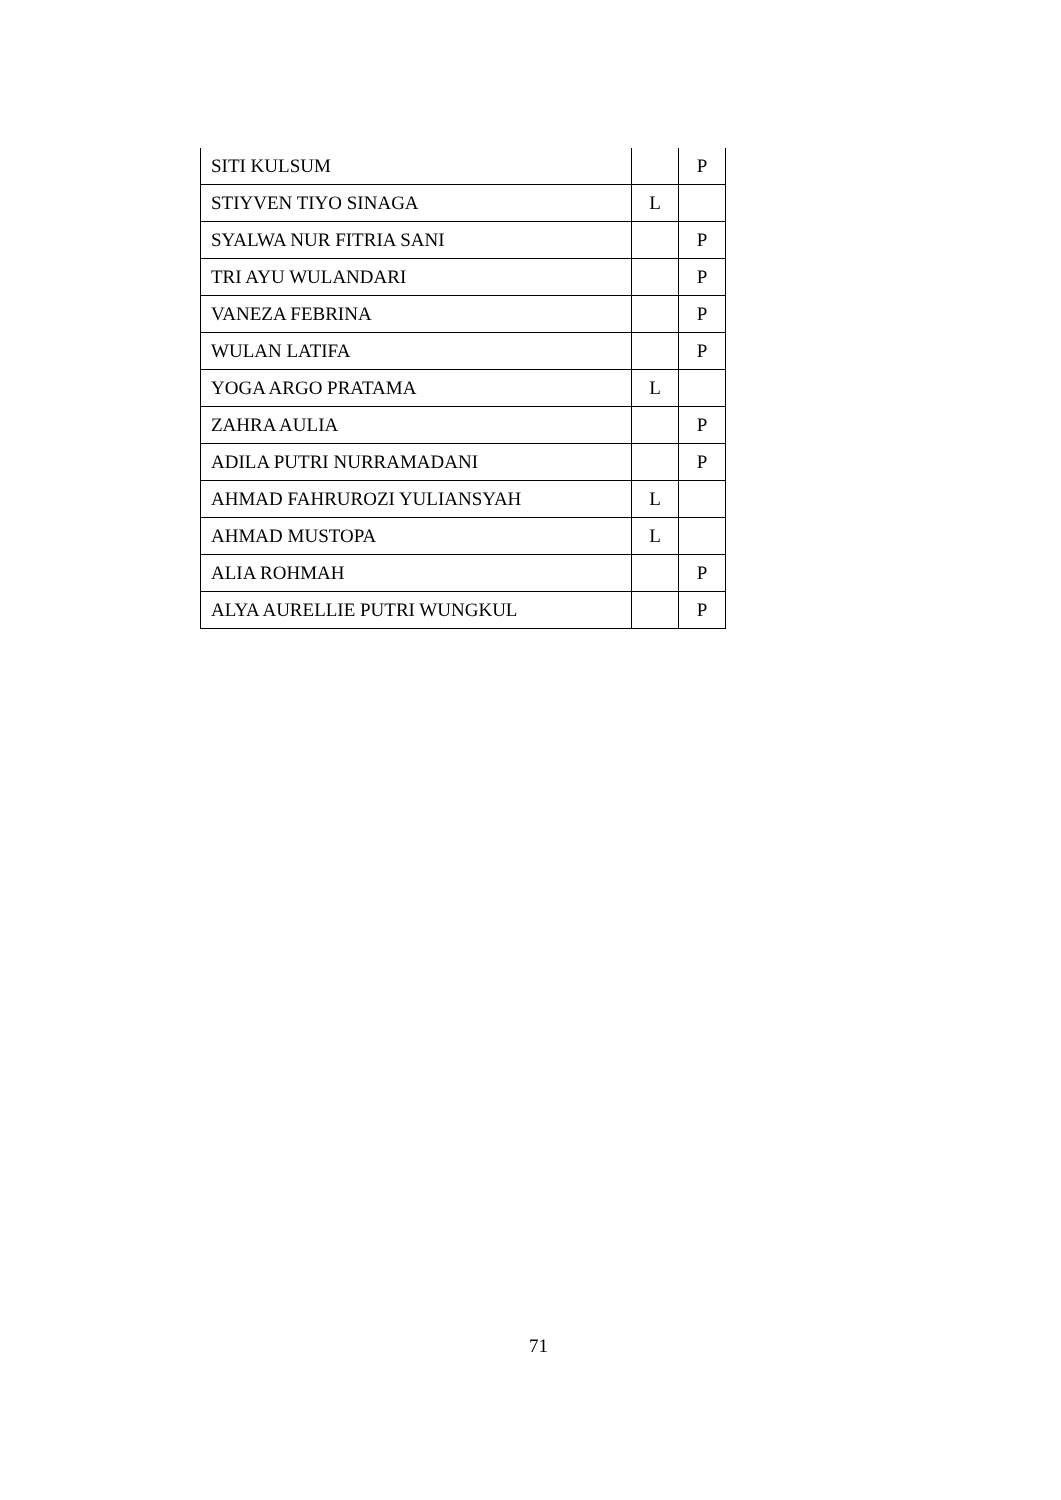| SITI KULSUM | | P |
| STIYVEN TIYO SINAGA | L | |
| SYALWA NUR FITRIA SANI | | P |
| TRI AYU WULANDARI | | P |
| VANEZA FEBRINA | | P |
| WULAN LATIFA | | P |
| YOGA ARGO PRATAMA | L | |
| ZAHRA AULIA | | P |
| ADILA PUTRI NURRAMADANI | | P |
| AHMAD FAHRUROZI YULIANSYAH | L | |
| AHMAD MUSTOPA | L | |
| ALIA ROHMAH | | P |
| ALYA AURELLIE PUTRI WUNGKUL | | P |
71